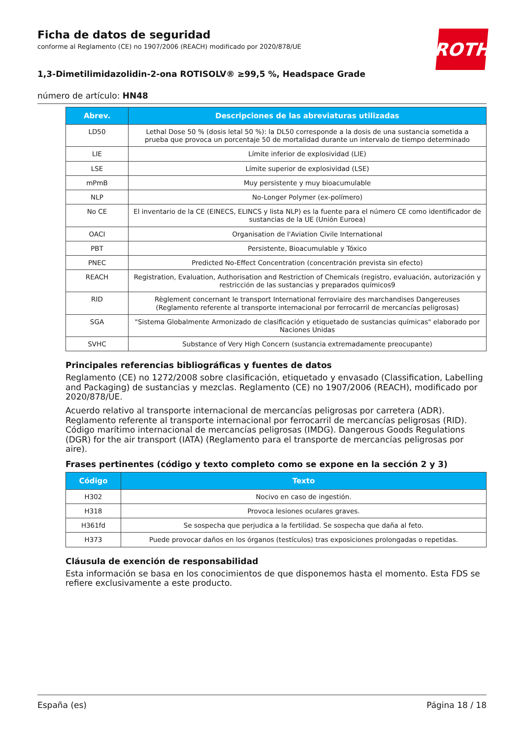ROTH
Ficha de datos de seguridad
conforme al Reglamento (CE) no 1907/2006 (REACH) modificado por 2020/878/UE
1,3-Dimetilimidazolidin-2-ona ROTISOLV® ≥99,5 %, Headspace Grade
número de artículo: HN48
| Abrev. | Descripciones de las abreviaturas utilizadas |
| --- | --- |
| LD50 | Lethal Dose 50 % (dosis letal 50 %): la DL50 corresponde a la dosis de una sustancia sometida a prueba que provoca un porcentaje 50 de mortalidad durante un intervalo de tiempo determinado |
| LIE | Límite inferior de explosividad (LIE) |
| LSE | Límite superior de explosividad (LSE) |
| mPmB | Muy persistente y muy bioacumulable |
| NLP | No-Longer Polymer (ex-polímero) |
| No CE | El inventario de la CE (EINECS, ELINCS y lista NLP) es la fuente para el número CE como identificador de sustancias de la UE (Unión Euroea) |
| OACI | Organisation de l'Aviation Civile International |
| PBT | Persistente, Bioacumulable y Tóxico |
| PNEC | Predicted No-Effect Concentration (concentración prevista sin efecto) |
| REACH | Registration, Evaluation, Authorisation and Restriction of Chemicals (registro, evaluación, autorización y restricción de las sustancias y preparados químicos9 |
| RID | Règlement concernant le transport International ferroviaire des marchandises Dangereuses (Reglamento referente al transporte internacional por ferrocarril de mercancías peligrosas) |
| SGA | "Sistema Globalmente Armonizado de clasificación y etiquetado de sustancias químicas" elaborado por Naciones Unidas |
| SVHC | Substance of Very High Concern (sustancia extremadamente preocupante) |
Principales referencias bibliográficas y fuentes de datos
Reglamento (CE) no 1272/2008 sobre clasificación, etiquetado y envasado (Classification, Labelling and Packaging) de sustancias y mezclas. Reglamento (CE) no 1907/2006 (REACH), modificado por 2020/878/UE.
Acuerdo relativo al transporte internacional de mercancías peligrosas por carretera (ADR). Reglamento referente al transporte internacional por ferrocarril de mercancías peligrosas (RID). Código marítimo internacional de mercancías peligrosas (IMDG). Dangerous Goods Regulations (DGR) for the air transport (IATA) (Reglamento para el transporte de mercancías peligrosas por aire).
Frases pertinentes (código y texto completo como se expone en la sección 2 y 3)
| Código | Texto |
| --- | --- |
| H302 | Nocivo en caso de ingestión. |
| H318 | Provoca lesiones oculares graves. |
| H361fd | Se sospecha que perjudica a la fertilidad. Se sospecha que daña al feto. |
| H373 | Puede provocar daños en los órganos (testículos) tras exposiciones prolongadas o repetidas. |
Cláusula de exención de responsabilidad
Esta información se basa en los conocimientos de que disponemos hasta el momento. Esta FDS se refiere exclusivamente a este producto.
España (es) Página 18 / 18